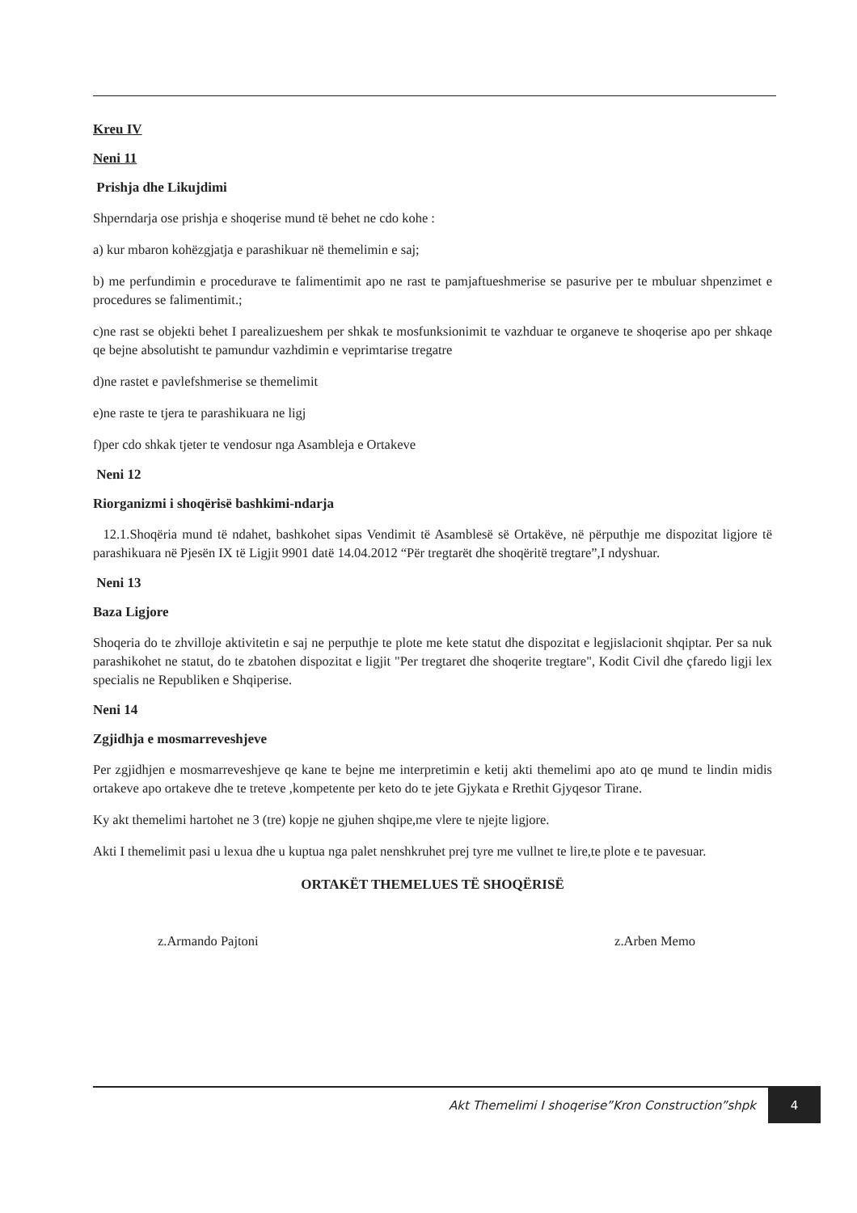Kreu IV
Neni 11
Prishja dhe Likujdimi
Shperndarja ose prishja e shoqerise mund të behet ne cdo kohe :
a) kur mbaron kohëzgjatja e parashikuar në themelimin e saj;
b) me perfundimin e procedurave te falimentimit apo ne rast te pamjaftueshmerise se pasurive per te mbuluar shpenzimet e procedures se falimentimit.;
c)ne rast se objekti behet I parealizueshem per shkak te mosfunksionimit te vazhduar te organeve te shoqerise apo per shkaqe qe bejne absolutisht te pamundur vazhdimin e veprimtarise tregatre
d)ne rastet e pavlefshmerise se themelimit
e)ne raste te tjera te parashikuara ne ligj
f)per cdo shkak tjeter te vendosur nga Asambleja e Ortakeve
Neni 12
Riorganizmi i shoqërisë bashkimi-ndarja
12.1.Shoqëria mund të ndahet, bashkohet sipas Vendimit të Asamblesë së Ortakëve, në përputhje me dispozitat ligjore të parashikuara në Pjesën IX të Ligjit 9901 datë 14.04.2012 “Për tregtarët dhe shoqëritë tregtare”,I ndyshuar.
Neni 13
Baza Ligjore
Shoqeria do te zhvilloje aktivitetin e saj ne perputhje te plote me kete statut dhe dispozitat e legjislacionit shqiptar. Per sa nuk parashikohet ne statut, do te zbatohen dispozitat e ligjit "Per tregtaret dhe shoqerite tregtare", Kodit Civil dhe çfaredo ligji lex specialis ne Republiken e Shqiperise.
Neni 14
Zgjidhja e mosmarreveshjeve
Per zgjidhjen e mosmarreveshjeve qe kane te bejne me interpretimin e ketij akti themelimi apo ato qe mund te lindin midis ortakeve apo ortakeve dhe te treteve ,kompetente per keto do te jete Gjykata e Rrethit Gjyqesor Tirane.
Ky akt themelimi hartohet ne 3 (tre) kopje ne gjuhen shqipe,me vlere te njejte ligjore.
Akti I themelimit pasi u lexua dhe u kuptua nga palet nenshkruhet prej tyre me vullnet te lire,te plote e te pavesuar.
ORTAKËT THEMELUES TË SHOQËRISË
z.Armando Pajtoni z.Arben Memo
Akt Themelimi I shoqerise”Kron Construction”shpk 4